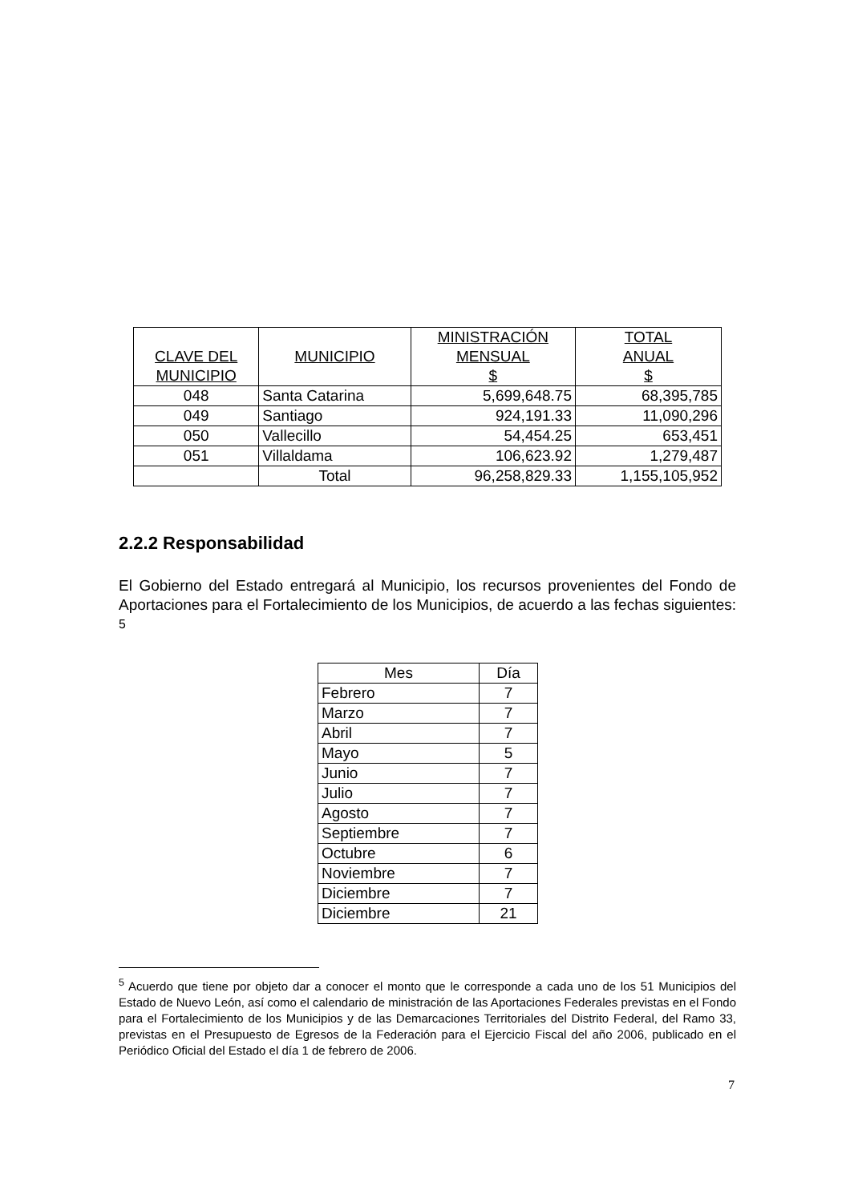| CLAVE DEL MUNICIPIO | MUNICIPIO | MINISTRACIÓN MENSUAL $ | TOTAL ANUAL $ |
| --- | --- | --- | --- |
| 048 | Santa Catarina | 5,699,648.75 | 68,395,785 |
| 049 | Santiago | 924,191.33 | 11,090,296 |
| 050 | Vallecillo | 54,454.25 | 653,451 |
| 051 | Villaldama | 106,623.92 | 1,279,487 |
| | Total | 96,258,829.33 | 1,155,105,952 |
2.2.2 Responsabilidad
El Gobierno del Estado entregará al Municipio, los recursos provenientes del Fondo de Aportaciones para el Fortalecimiento de los Municipios, de acuerdo a las fechas siguientes: <sup>5</sup>
| Mes | Día |
| --- | --- |
| Febrero | 7 |
| Marzo | 7 |
| Abril | 7 |
| Mayo | 5 |
| Junio | 7 |
| Julio | 7 |
| Agosto | 7 |
| Septiembre | 7 |
| Octubre | 6 |
| Noviembre | 7 |
| Diciembre | 7 |
| Diciembre | 21 |
<sup>5</sup> Acuerdo que tiene por objeto dar a conocer el monto que le corresponde a cada uno de los 51 Municipios del Estado de Nuevo León, así como el calendario de ministración de las Aportaciones Federales previstas en el Fondo para el Fortalecimiento de los Municipios y de las Demarcaciones Territoriales del Distrito Federal, del Ramo 33, previstas en el Presupuesto de Egresos de la Federación para el Ejercicio Fiscal del año 2006, publicado en el Periódico Oficial del Estado el día 1 de febrero de 2006.
7